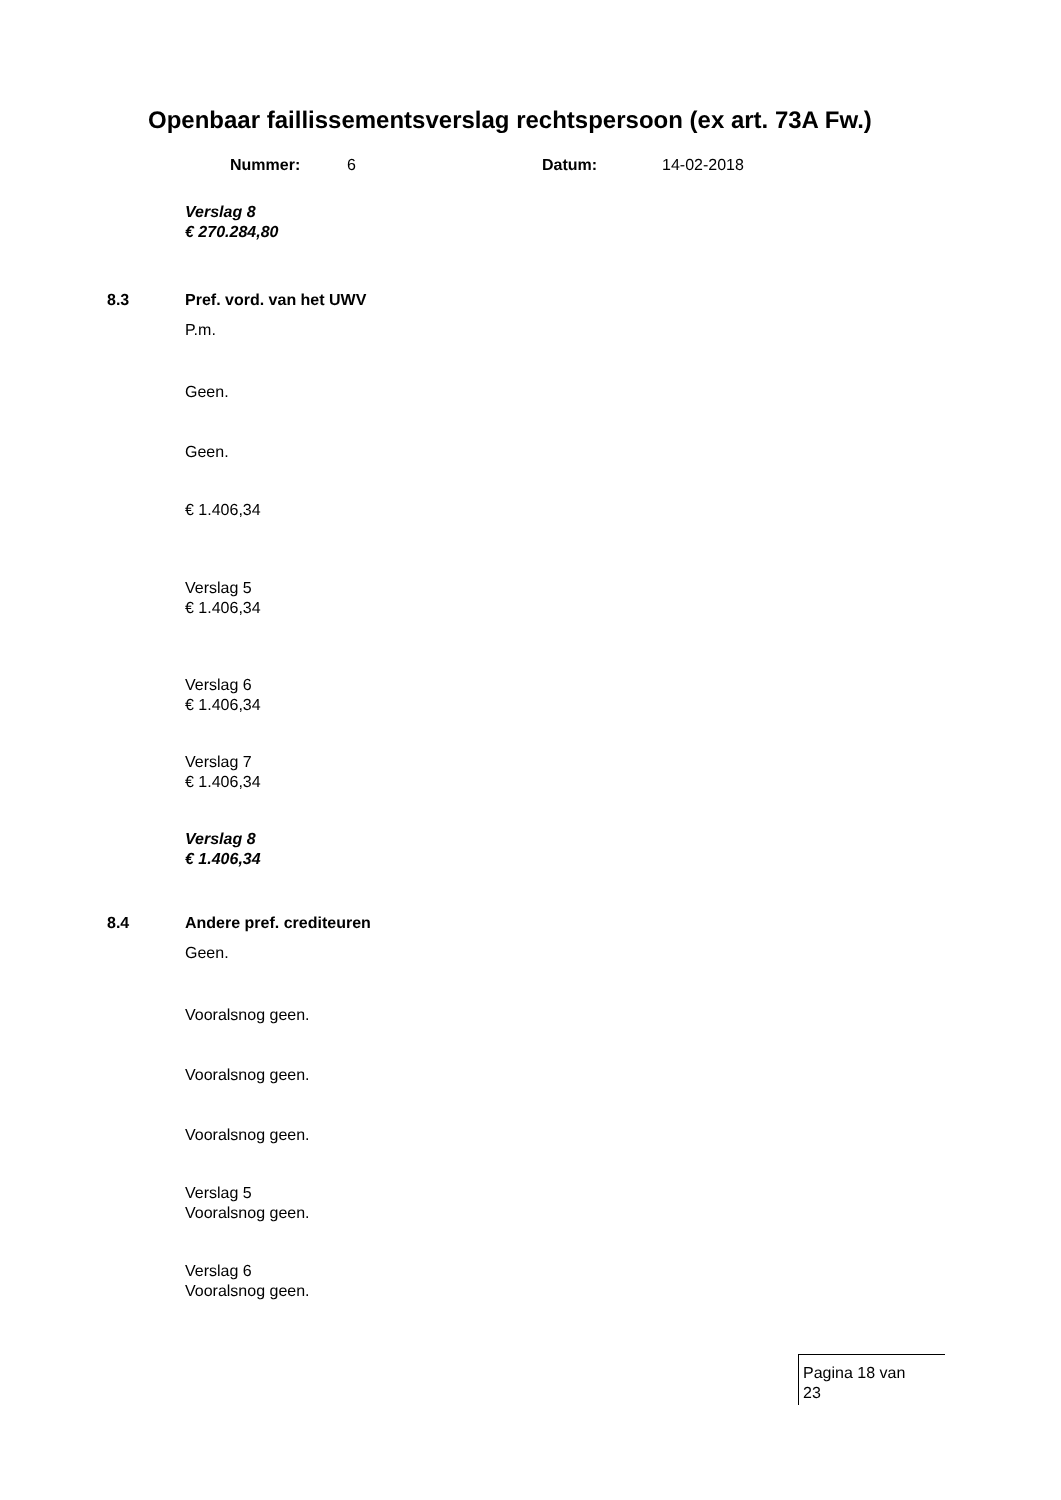Openbaar faillissementsverslag rechtspersoon (ex art. 73A Fw.)
Nummer: 6 Datum: 14-02-2018
Verslag 8
€ 270.284,80
8.3 Pref. vord. van het UWV
P.m.
Geen.
Geen.
€ 1.406,34
Verslag 5
€ 1.406,34
Verslag 6
€ 1.406,34
Verslag 7
€ 1.406,34
Verslag 8
€ 1.406,34
8.4 Andere pref. crediteuren
Geen.
Vooralsnog geen.
Vooralsnog geen.
Vooralsnog geen.
Verslag 5
Vooralsnog geen.
Verslag 6
Vooralsnog geen.
Pagina 18 van
23